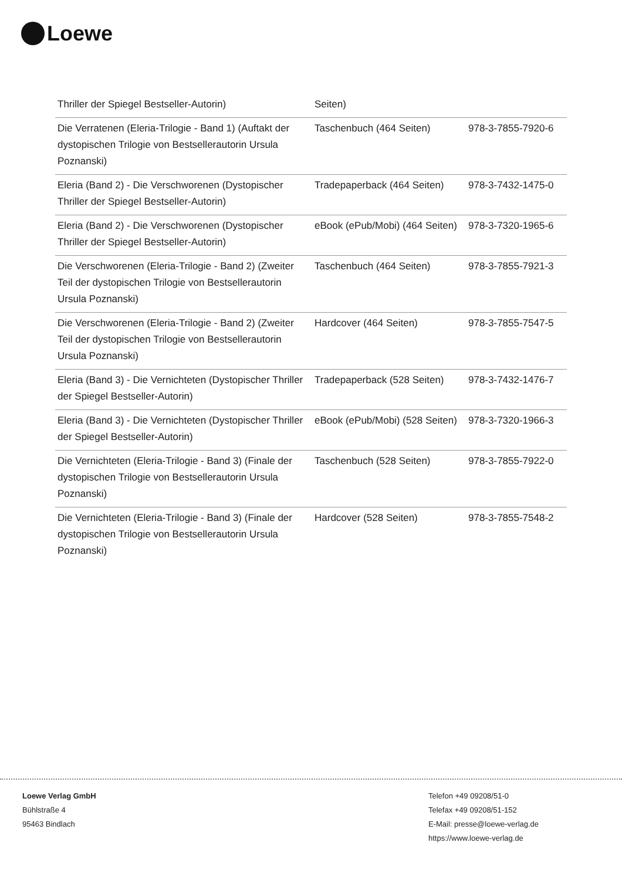Loewe
| Thriller der Spiegel Bestseller-Autorin) | Seiten) | |
| Die Verratenen (Eleria-Trilogie - Band 1) (Auftakt der dystopischen Trilogie von Bestsellerautorin Ursula Poznanski) | Taschenbuch (464 Seiten) | 978-3-7855-7920-6 |
| Eleria (Band 2) - Die Verschworenen (Dystopischer Thriller der Spiegel Bestseller-Autorin) | Tradepaperback (464 Seiten) | 978-3-7432-1475-0 |
| Eleria (Band 2) - Die Verschworenen (Dystopischer Thriller der Spiegel Bestseller-Autorin) | eBook (ePub/Mobi) (464 Seiten) | 978-3-7320-1965-6 |
| Die Verschworenen (Eleria-Trilogie - Band 2) (Zweiter Teil der dystopischen Trilogie von Bestsellerautorin Ursula Poznanski) | Taschenbuch (464 Seiten) | 978-3-7855-7921-3 |
| Die Verschworenen (Eleria-Trilogie - Band 2) (Zweiter Teil der dystopischen Trilogie von Bestsellerautorin Ursula Poznanski) | Hardcover (464 Seiten) | 978-3-7855-7547-5 |
| Eleria (Band 3) - Die Vernichteten (Dystopischer Thriller der Spiegel Bestseller-Autorin) | Tradepaperback (528 Seiten) | 978-3-7432-1476-7 |
| Eleria (Band 3) - Die Vernichteten (Dystopischer Thriller der Spiegel Bestseller-Autorin) | eBook (ePub/Mobi) (528 Seiten) | 978-3-7320-1966-3 |
| Die Vernichteten (Eleria-Trilogie - Band 3) (Finale der dystopischen Trilogie von Bestsellerautorin Ursula Poznanski) | Taschenbuch (528 Seiten) | 978-3-7855-7922-0 |
| Die Vernichteten (Eleria-Trilogie - Band 3) (Finale der dystopischen Trilogie von Bestsellerautorin Ursula Poznanski) | Hardcover (528 Seiten) | 978-3-7855-7548-2 |
Loewe Verlag GmbH
Bühlstraße 4
95463 Bindlach
Telefon +49 09208/51-0
Telefax +49 09208/51-152
E-Mail: presse@loewe-verlag.de
https://www.loewe-verlag.de